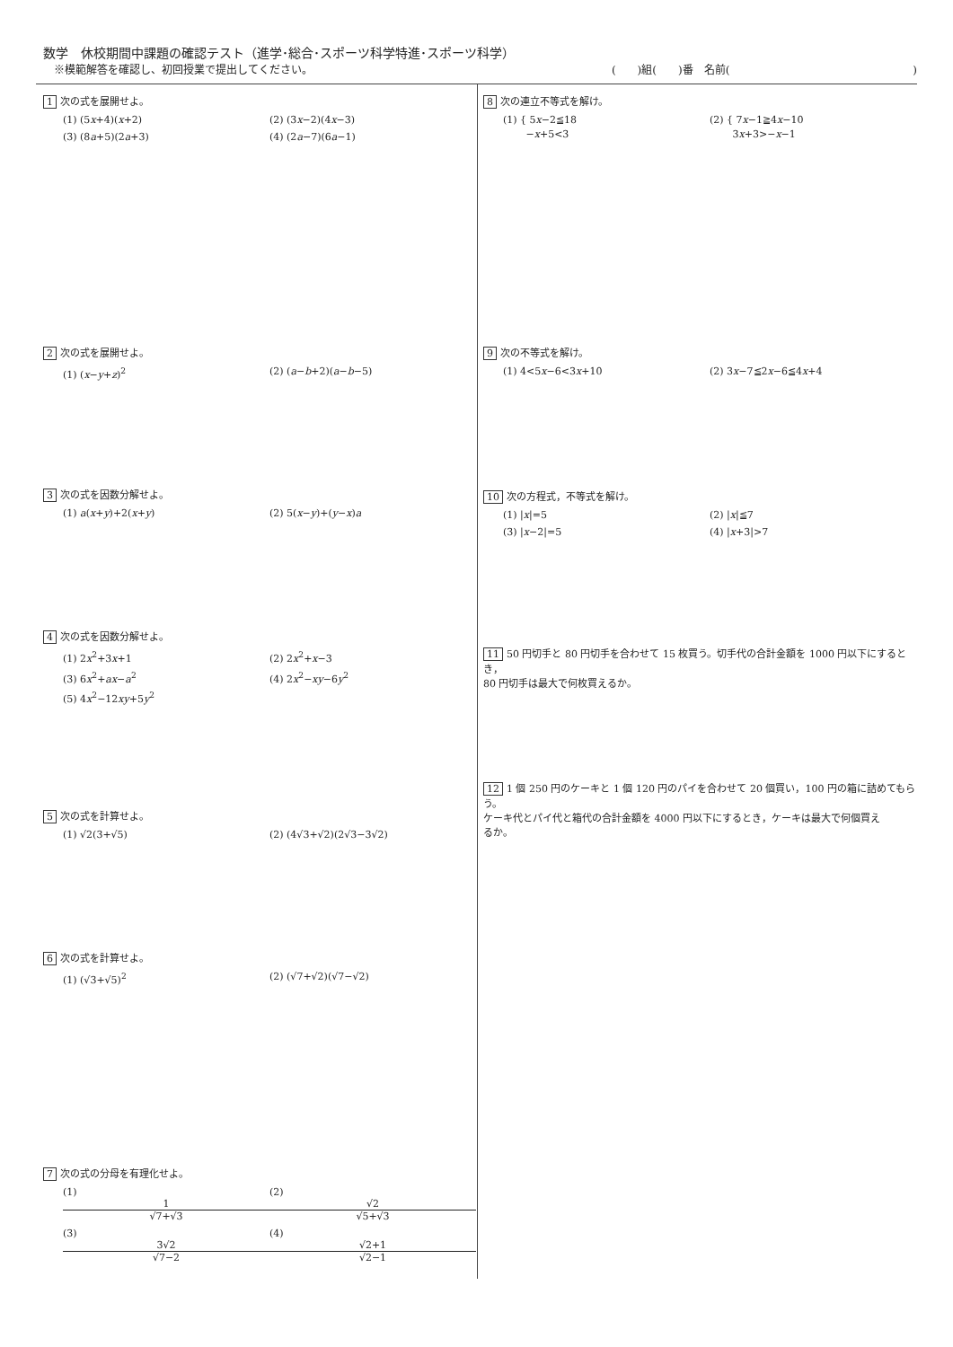数学　休校期間中課題の確認テスト（進学･総合･スポーツ科学特進･スポーツ科学）
※模範解答を確認し、初回授業で提出してください。 (　　)組(　　)番　名前(　　　　　　　　　　　　　　　　　)
1 次の式を展開せよ。
(1) (5x+4)(x+2) (2) (3x−2)(4x−3)
(3) (8a+5)(2a+3) (4) (2a−7)(6a−1)
2 次の式を展開せよ。
(1) (x−y+z)<sup>2</sup> (2) (a−b+2)(a−b−5)
3 次の式を因数分解せよ。
(1) a(x+y)+2(x+y) (2) 5(x−y)+(y−x)a
4 次の式を因数分解せよ。
(1) 2x<sup>2</sup>+3x+1 (2) 2x<sup>2</sup>+x−3
(3) 6x<sup>2</sup>+ax−a<sup>2</sup> (4) 2x<sup>2</sup>−xy−6y<sup>2</sup>
(5) 4x<sup>2</sup>−12xy+5y<sup>2</sup>
5 次の式を計算せよ。
(1) √2(3+√5) (2) (4√3+√2)(2√3−3√2)
6 次の式を計算せよ。
(1) (√3+√5)<sup>2</sup> (2) (√7+√2)(√7−√2)
7 次の式の分母を有理化せよ。
(1) 1 √7+√3 (2) √2 √5+√3
(3) 3√2 √7−2 (4) √2+1 √2−1
8 次の連立不等式を解け。
(1) { 5x−2≦18
　　 −x+5<3 (2) { 7x−1≧4x−10
　　 3x+3>−x−1
9 次の不等式を解け。
(1) 4<5x−6<3x+10 (2) 3x−7≦2x−6≦4x+4
10 次の方程式，不等式を解け。
(1) |x|=5 (2) |x|≦7
(3) |x−2|=5 (4) |x+3|>7
11 50 円切手と 80 円切手を合わせて 15 枚買う。切手代の合計金額を 1000 円以下にするとき，
80 円切手は最大で何枚買えるか。
12 1 個 250 円のケーキと 1 個 120 円のパイを合わせて 20 個買い，100 円の箱に詰めてもらう。
ケーキ代とパイ代と箱代の合計金額を 4000 円以下にするとき，ケーキは最大で何個買え
るか。